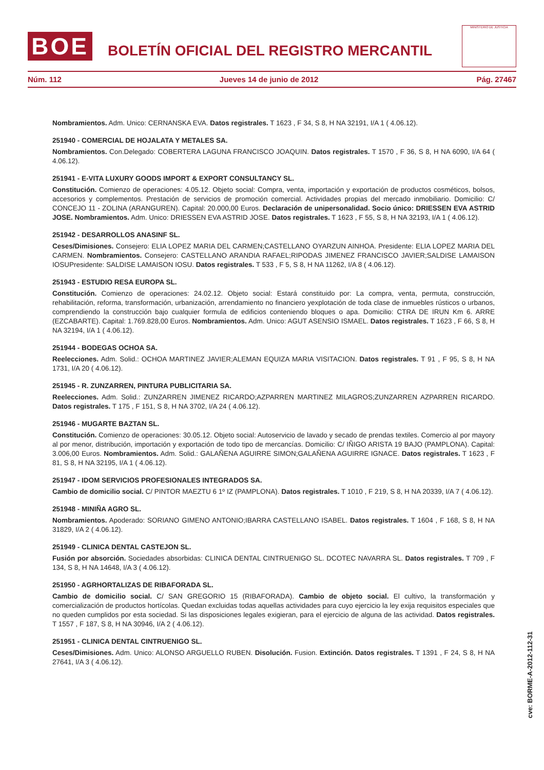BOE
BOLETÍN OFICIAL DEL REGISTRO MERCANTIL
MINISTERIO DE JUSTICIA
Núm. 112 Jueves 14 de junio de 2012 Pág. 27467
Nombramientos. Adm. Unico: CERNANSKA EVA. Datos registrales. T 1623 , F 34, S 8, H NA 32191, I/A 1 ( 4.06.12).
251940 - COMERCIAL DE HOJALATA Y METALES SA.
Nombramientos. Con.Delegado: COBERTERA LAGUNA FRANCISCO JOAQUIN. Datos registrales. T 1570 , F 36, S 8, H NA 6090, I/A 64 ( 4.06.12).
251941 - E-VITA LUXURY GOODS IMPORT & EXPORT CONSULTANCY SL.
Constitución. Comienzo de operaciones: 4.05.12. Objeto social: Compra, venta, importación y exportación de productos cosméticos, bolsos, accesorios y complementos. Prestación de servicios de promoción comercial. Actividades propias del mercado inmobiliario. Domicilio: C/ CONCEJO 11 - ZOLINA (ARANGUREN). Capital: 20.000,00 Euros. Declaración de unipersonalidad. Socio único: DRIESSEN EVA ASTRID JOSE. Nombramientos. Adm. Unico: DRIESSEN EVA ASTRID JOSE. Datos registrales. T 1623 , F 55, S 8, H NA 32193, I/A 1 ( 4.06.12).
251942 - DESARROLLOS ANASINF SL.
Ceses/Dimisiones. Consejero: ELIA LOPEZ MARIA DEL CARMEN;CASTELLANO OYARZUN AINHOA. Presidente: ELIA LOPEZ MARIA DEL CARMEN. Nombramientos. Consejero: CASTELLANO ARANDIA RAFAEL;RIPODAS JIMENEZ FRANCISCO JAVIER;SALDISE LAMAISON IOSUPresidente: SALDISE LAMAISON IOSU. Datos registrales. T 533 , F 5, S 8, H NA 11262, I/A 8 ( 4.06.12).
251943 - ESTUDIO RESA EUROPA SL.
Constitución. Comienzo de operaciones: 24.02.12. Objeto social: Estará constituido por: La compra, venta, permuta, construcción, rehabilitación, reforma, transformación, urbanización, arrendamiento no financiero yexplotación de toda clase de inmuebles rústicos o urbanos, comprendiendo la construcción bajo cualquier formula de edificios conteniendo bloques o apa. Domicilio: CTRA DE IRUN Km 6. ARRE (EZCABARTE). Capital: 1.769.828,00 Euros. Nombramientos. Adm. Unico: AGUT ASENSIO ISMAEL. Datos registrales. T 1623 , F 66, S 8, H NA 32194, I/A 1 ( 4.06.12).
251944 - BODEGAS OCHOA SA.
Reelecciones. Adm. Solid.: OCHOA MARTINEZ JAVIER;ALEMAN EQUIZA MARIA VISITACION. Datos registrales. T 91 , F 95, S 8, H NA 1731, I/A 20 ( 4.06.12).
251945 - R. ZUNZARREN, PINTURA PUBLICITARIA SA.
Reelecciones. Adm. Solid.: ZUNZARREN JIMENEZ RICARDO;AZPARREN MARTINEZ MILAGROS;ZUNZARREN AZPARREN RICARDO. Datos registrales. T 175 , F 151, S 8, H NA 3702, I/A 24 ( 4.06.12).
251946 - MUGARTE BAZTAN SL.
Constitución. Comienzo de operaciones: 30.05.12. Objeto social: Autoservicio de lavado y secado de prendas textiles. Comercio al por mayory al por menor, distribución, importación y exportación de todo tipo de mercancías. Domicilio: C/ IÑIGO ARISTA 19 BAJO (PAMPLONA). Capital: 3.006,00 Euros. Nombramientos. Adm. Solid.: GALAÑENA AGUIRRE SIMON;GALAÑENA AGUIRRE IGNACE. Datos registrales. T 1623 , F 81, S 8, H NA 32195, I/A 1 ( 4.06.12).
251947 - IDOM SERVICIOS PROFESIONALES INTEGRADOS SA.
Cambio de domicilio social. C/ PINTOR MAEZTU 6 1º IZ (PAMPLONA). Datos registrales. T 1010 , F 219, S 8, H NA 20339, I/A 7 ( 4.06.12).
251948 - MINIÑA AGRO SL.
Nombramientos. Apoderado: SORIANO GIMENO ANTONIO;IBARRA CASTELLANO ISABEL. Datos registrales. T 1604 , F 168, S 8, H NA 31829, I/A 2 ( 4.06.12).
251949 - CLINICA DENTAL CASTEJON SL.
Fusión por absorción. Sociedades absorbidas: CLINICA DENTAL CINTRUENIGO SL. DCOTEC NAVARRA SL. Datos registrales. T 709 , F 134, S 8, H NA 14648, I/A 3 ( 4.06.12).
251950 - AGRHORTALIZAS DE RIBAFORADA SL.
Cambio de domicilio social. C/ SAN GREGORIO 15 (RIBAFORADA). Cambio de objeto social. El cultivo, la transformación y comercialización de productos hortícolas. Quedan excluidas todas aquellas actividades para cuyo ejercicio la ley exija requisitos especiales que no queden cumplidos por esta sociedad. Si las disposiciones legales exigieran, para el ejercicio de alguna de las actividad. Datos registrales. T 1557 , F 187, S 8, H NA 30946, I/A 2 ( 4.06.12).
251951 - CLINICA DENTAL CINTRUENIGO SL.
Ceses/Dimisiones. Adm. Unico: ALONSO ARGUELLO RUBEN. Disolución. Fusion. Extinción. Datos registrales. T 1391 , F 24, S 8, H NA 27641, I/A 3 ( 4.06.12).
cve: BORME-A-2012-112-31